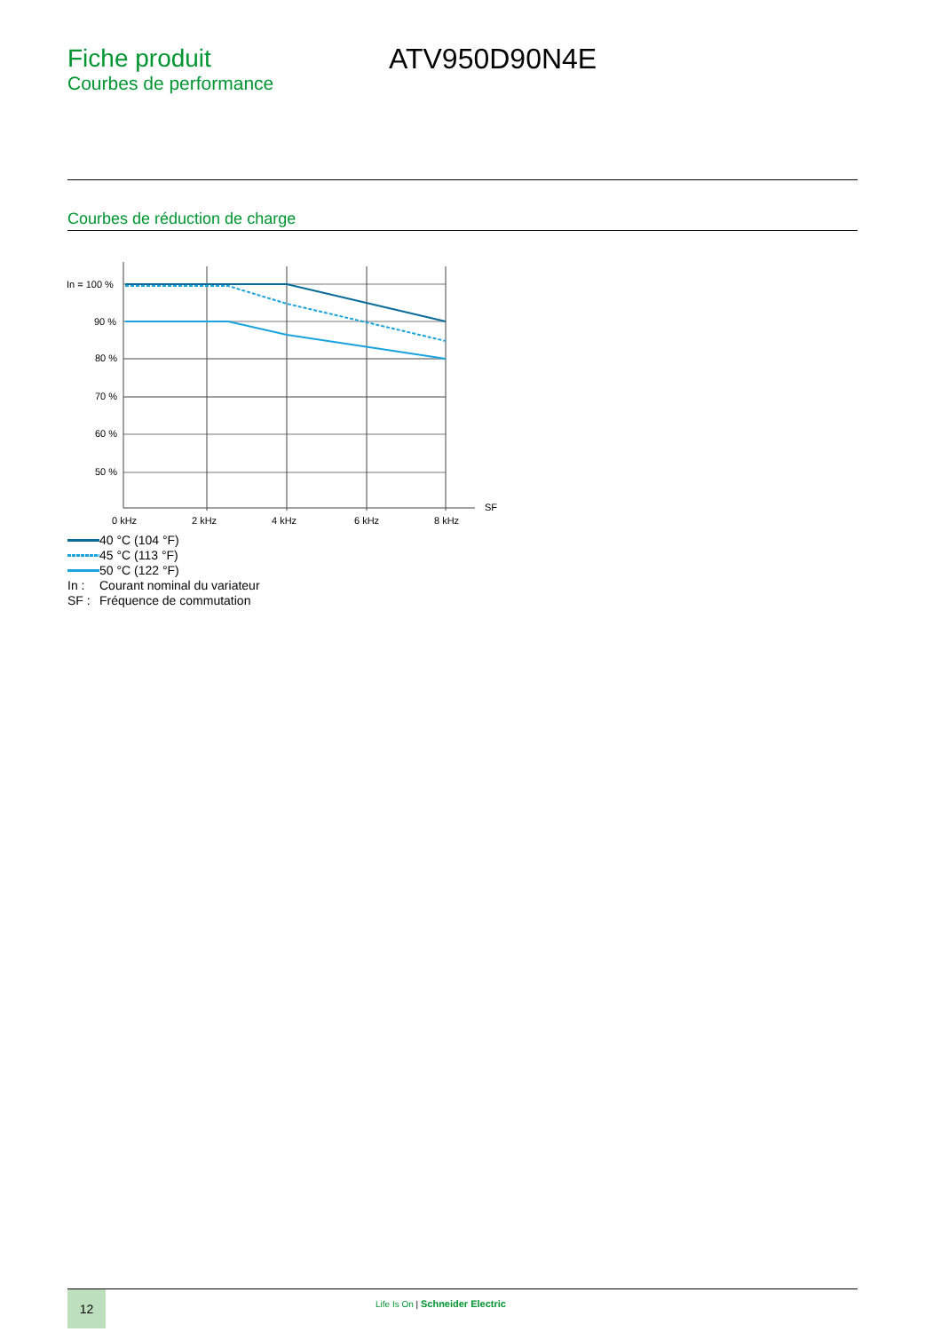Fiche produit
Courbes de performance
ATV950D90N4E
Courbes de réduction de charge
In = 100 %
90 %
80 %
70 %
60 %
50 %
0 kHz
2 kHz
4 kHz
6 kHz
8 kHz
SF
40 °C (104 °F)
45 °C (113 °F)
50 °C (122 °F)
In : Courant nominal du variateur
SF : Fréquence de commutation
12
Life Is On | Schneider Electric